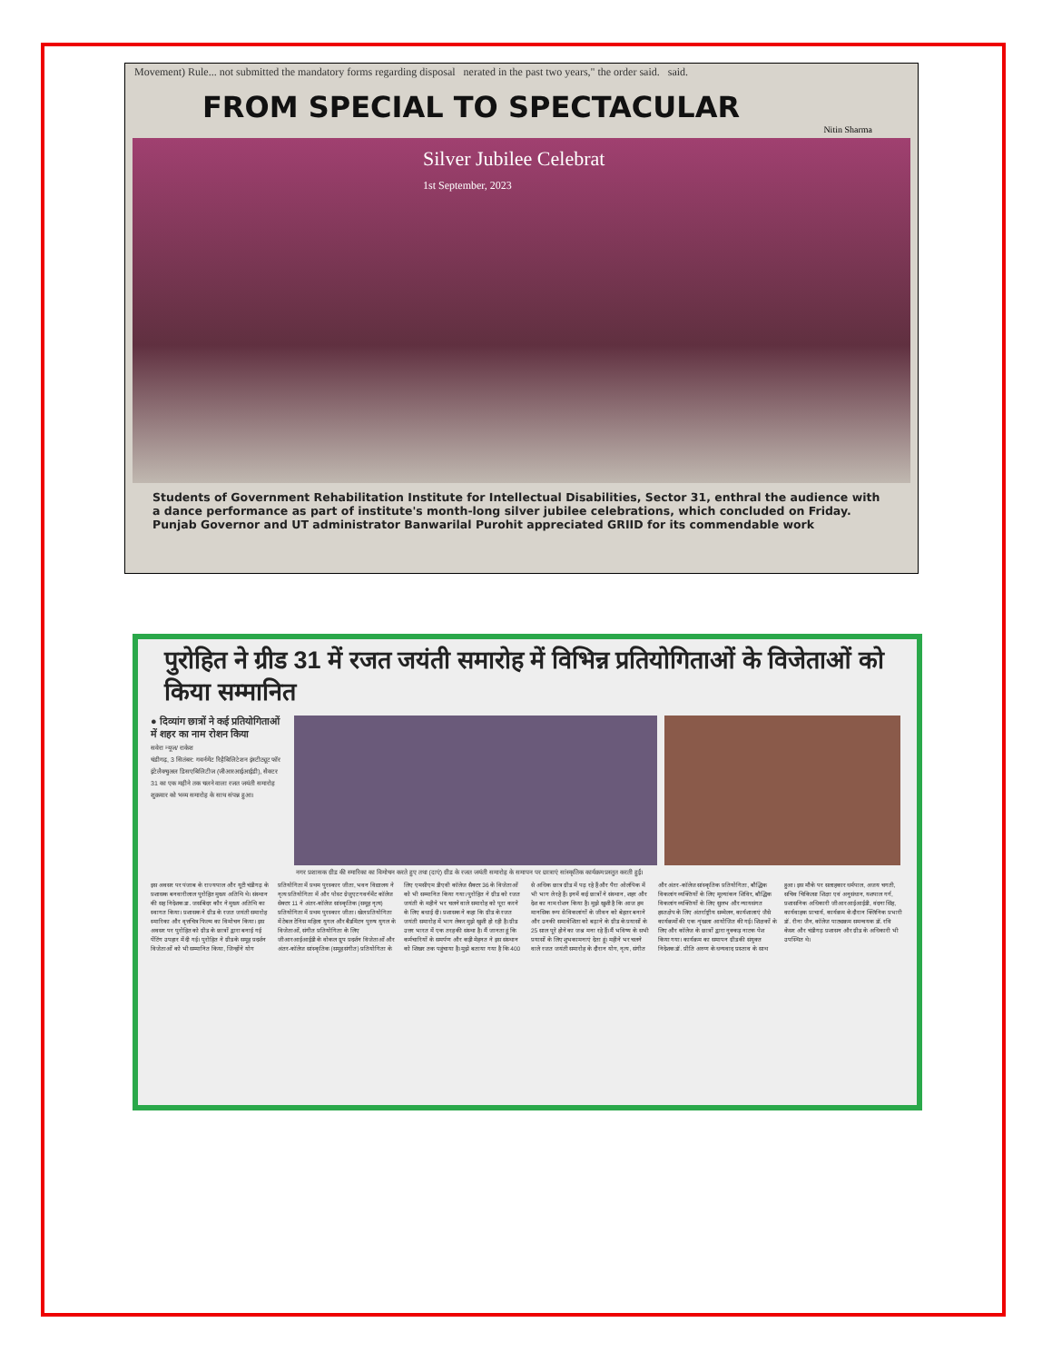Movement) Rule... not submitted the mandatory forms regarding disposal nerated in the past two years," the order said. said.
FROM SPECIAL TO SPECTACULAR
Nitin Sharma
Silver Jubilee Celebrat
1st September, 2023
Students of Government Rehabilitation Institute for Intellectual Disabilities, Sector 31, enthral the audience with a dance performance as part of institute's month-long silver jubilee celebrations, which concluded on Friday. Punjab Governor and UT administrator Banwarilal Purohit appreciated GRIID for its commendable work
पुरोहित ने ग्रीड 31 में रजत जयंती समारोह में विभिन्न प्रतियोगिताओं के विजेताओं को किया सम्मानित
● दिव्यांग छात्रों ने कई प्रतियोगिताओं में शहर का नाम रोशन किया
सवेरा न्यूज/ राकेश
चंडीगढ़, 3 सितंबर: गवर्नमेंट रिहैबिलिटेशन इंस्टीट्यूट फॉर इंटेलैक्चुअल डिसएबिलिटीज (जीआरआईआईडी), सैक्टर 31 का एक महीने तक चलने वाला रजत जयंती समारोह शुक्रवार को भव्य समारोह के साथ संपन्न हुआ।
नगर प्रशासक ग्रीड की स्मारिका का विमोचन करते हुए तथा (दाएं) ग्रीड के रजत जयंती समारोह के समापन पर छात्राएं सांस्कृतिक कार्यक्रम प्रस्तुत करती हुईं।
इस अवसर पर पंजाब के राज्यपाल और यूटी चंडीगढ़ के प्रशासक बनवारीलाल पुरोहित मुख्य अतिथि थे। संस्थान की सह निदेशक डा. जसबिंदर कौर ने मुख्य अतिथि का स्वागत किया। प्रशासक ने ग्रीड के रजत जयंती समारोह स्मारिका और वृत्तचित्र फिल्म का विमोचन किया। इस अवसर पर पुरोहित को ग्रीड के छात्रों द्वारा बनाई गई पेंटिंग उपहार में दी गई। पुरोहित ने ग्रीड के समूह प्रदर्शन विजेताओं को भी सम्मानित किया, जिन्होंने योग प्रतियोगिता में प्रथम पुरस्कार जीता, भवन विद्यालय ने नृत्य प्रतियोगिता में और पोस्ट ग्रेजुएट गवर्नमेंट कॉलेज सेक्टर 11 ने अंतर-कॉलेज सांस्कृतिक (समूह नृत्य) प्रतियोगिता में प्रथम पुरस्कार जीता। खेल प्रतियोगिता में टेबल टेनिस महिला युगल और बैडमिंटन पुरुष युगल के विजेताओं, संगीत प्रतियोगिता के लिए जीआरआईआईडी के वोकल ग्रुप प्रदर्शन विजेताओं और अंतर-कॉलेज सांस्कृतिक (समूह संगीत) प्रतियोगिता के लिए एमसीएम डीएवी कॉलेज सैक्टर 36 के विजेताओं को भी सम्मानित किया गया। पुरोहित ने ग्रीड को रजत जयंती के महीने भर चलने वाले समारोह को पूरा करने के लिए बधाई दी। प्रशासक ने कहा कि ग्रीड के रजत जयंती समारोह में भाग लेकर मुझे खुशी हो रही है। ग्रीड उत्तर भारत में एक तरह की संस्था है। मैं जानता हूं कि कर्मचारियों के समर्पण और कड़ी मेहनत ने इस संस्थान को शिखर तक पहुंचाया है। मुझे बताया गया है कि 400 से अधिक छात्र ग्रीड में पढ़ रहे हैं और पैरा ओलंपिक में भी भाग ले रहे हैं। इनमें कई छात्रों ने संस्थान, शहर और देश का नाम रोशन किया है। मुझे खुशी है कि आज हम मानसिक रूप से विकलांगों के जीवन को बेहतर बनाने और उनकी समावेशिता को बढ़ाने के ग्रीड के प्रयासों के 25 साल पूरे होने का जश्न मना रहे हैं। मैं भविष्य के सभी प्रयासों के लिए शुभकामनाएं देता हूं। महीने भर चलने वाले रजत जयंती समारोह के दौरान योग, नृत्य, संगीत और अंतर-कॉलेज सांस्कृतिक प्रतियोगिता, बौद्धिक विकलांग व्यक्तियों के लिए मूल्यांकन शिविर, बौद्धिक विकलांग व्यक्तियों के लिए सुलभ और न्यायसंगत हस्तक्षेप के लिए अंतर्राष्ट्रीय सम्मेलन, कार्यशालाएं जैसे कार्यक्रमों की एक शृंखला आयोजित की गई। शिक्षकों के लिए और कॉलेज के छात्रों द्वारा नुक्कड़ नाटक पेश किया गया। कार्यक्रम का समापन ग्रीड की संयुक्त निदेशक डॉ. प्रीति अरुण के धन्यवाद प्रस्ताव के साथ हुआ। इस मौके पर सलाहकार धर्मपाल, अजय चगती, सचिव चिकित्सा शिक्षा एवं अनुसंधान, यशपाल गर्ग, प्रशासनिक अधिकारी जीआरआईआईडी, वंदना सिंह, कार्यवाहक प्राचार्य, कार्यक्रम के दौरान क्लिनिक प्रभारी डॉ. रीना जैन, कॉलेज पाठ्यक्रम समन्वयक डॉ. रवि केसर और चंडीगढ़ प्रशासन और ग्रीड के अधिकारी भी उपस्थित थे।